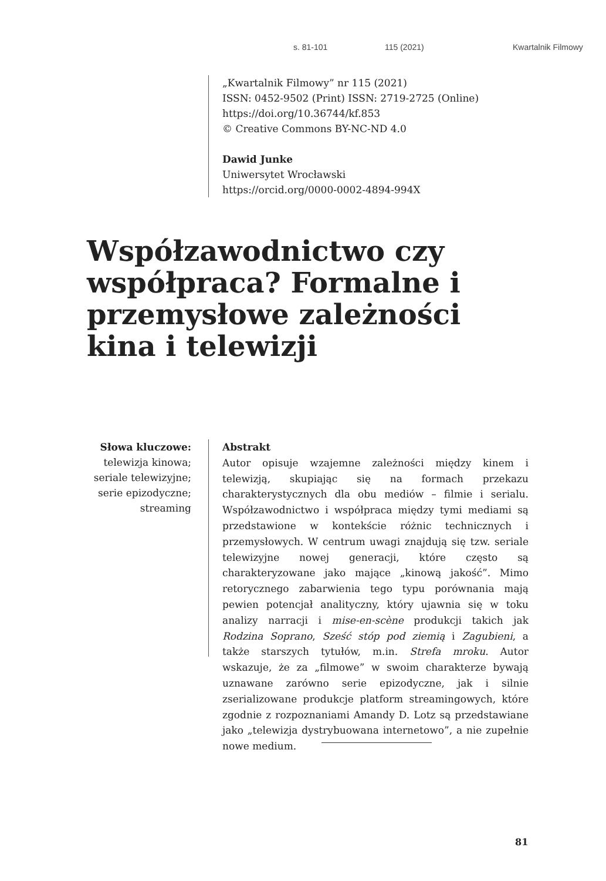s. 81-101 115 (2021) Kwartalnik Filmowy
„Kwartalnik Filmowy” nr 115 (2021)
ISSN: 0452-9502 (Print) ISSN: 2719-2725 (Online)
https://doi.org/10.36744/kf.853
© Creative Commons BY-NC-ND 4.0
Dawid Junke
Uniwersytet Wrocławski
https://orcid.org/0000-0002-4894-994X
Współzawodnictwo czy współpraca? Formalne i przemysłowe zależności kina i telewizji
Słowa kluczowe:
telewizja kinowa; seriale telewizyjne; serie epizodyczne; streaming
Abstrakt
Autor opisuje wzajemne zależności między kinem i telewizją, skupiając się na formach przekazu charakterystycznych dla obu mediów – filmie i serialu. Współzawodnictwo i współpraca między tymi mediami są przedstawione w kontekście różnic technicznych i przemysłowych. W centrum uwagi znajdują się tzw. seriale telewizyjne nowej generacji, które często są charakteryzowane jako mające „kinową jakość”. Mimo retorycznego zabarwienia tego typu porównania mają pewien potencjał analityczny, który ujawnia się w toku analizy narracji i mise-en-scène produkcji takich jak Rodzina Soprano, Sześć stóp pod ziemią i Zagubieni, a także starszych tytułów, m.in. Strefa mroku. Autor wskazuje, że za „filmowe” w swoim charakterze bywają uznawane zarówno serie epizodyczne, jak i silnie zserializowane produkcje platform streamingowych, które zgodnie z rozpoznaniami Amandy D. Lotz są przedstawiane jako „telewizja dystrybuowana internetowo”, a nie zupełnie nowe medium.
81